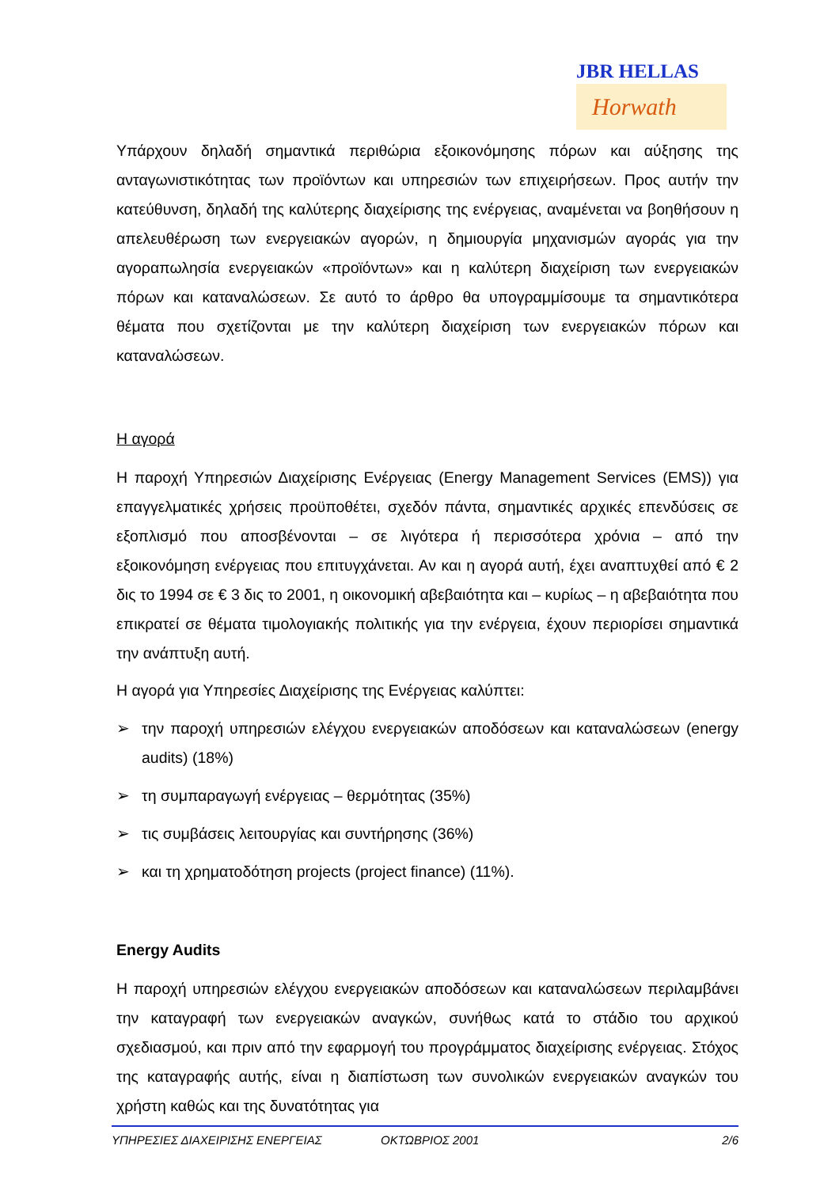JBR HELLAS
Horwath
Υπάρχουν δηλαδή σημαντικά περιθώρια εξοικονόμησης πόρων και αύξησης της ανταγωνιστικότητας των προϊόντων και υπηρεσιών των επιχειρήσεων. Προς αυτήν την κατεύθυνση, δηλαδή της καλύτερης διαχείρισης της ενέργειας, αναμένεται να βοηθήσουν η απελευθέρωση των ενεργειακών αγορών, η δημιουργία μηχανισμών αγοράς για την αγοραπωλησία ενεργειακών «προϊόντων» και η καλύτερη διαχείριση των ενεργειακών πόρων και καταναλώσεων. Σε αυτό το άρθρο θα υπογραμμίσουμε τα σημαντικότερα θέματα που σχετίζονται με την καλύτερη διαχείριση των ενεργειακών πόρων και καταναλώσεων.
Η αγορά
Η παροχή Υπηρεσιών Διαχείρισης Ενέργειας (Energy Management Services (EMS)) για επαγγελματικές χρήσεις προϋποθέτει, σχεδόν πάντα, σημαντικές αρχικές επενδύσεις σε εξοπλισμό που αποσβένονται – σε λιγότερα ή περισσότερα χρόνια – από την εξοικονόμηση ενέργειας που επιτυγχάνεται. Αν και η αγορά αυτή, έχει αναπτυχθεί από € 2 δις το 1994 σε € 3 δις το 2001, η οικονομική αβεβαιότητα και – κυρίως – η αβεβαιότητα που επικρατεί σε θέματα τιμολογιακής πολιτικής για την ενέργεια, έχουν περιορίσει σημαντικά την ανάπτυξη αυτή.
Η αγορά για Υπηρεσίες Διαχείρισης της Ενέργειας καλύπτει:
➢ την παροχή υπηρεσιών ελέγχου ενεργειακών αποδόσεων και καταναλώσεων (energy audits) (18%)
➢ τη συμπαραγωγή ενέργειας – θερμότητας (35%)
➢ τις συμβάσεις λειτουργίας και συντήρησης (36%)
➢ και τη χρηματοδότηση projects (project finance) (11%).
Energy Audits
Η παροχή υπηρεσιών ελέγχου ενεργειακών αποδόσεων και καταναλώσεων περιλαμβάνει την καταγραφή των ενεργειακών αναγκών, συνήθως κατά το στάδιο του αρχικού σχεδιασμού, και πριν από την εφαρμογή του προγράμματος διαχείρισης ενέργειας. Στόχος της καταγραφής αυτής, είναι η διαπίστωση των συνολικών ενεργειακών αναγκών του χρήστη καθώς και της δυνατότητας για
ΥΠΗΡΕΣΙΕΣ ΔΙΑΧΕΙΡΙΣΗΣ ΕΝΕΡΓΕΙΑΣ ΟΚΤΩΒΡΙΟΣ 2001 2/6